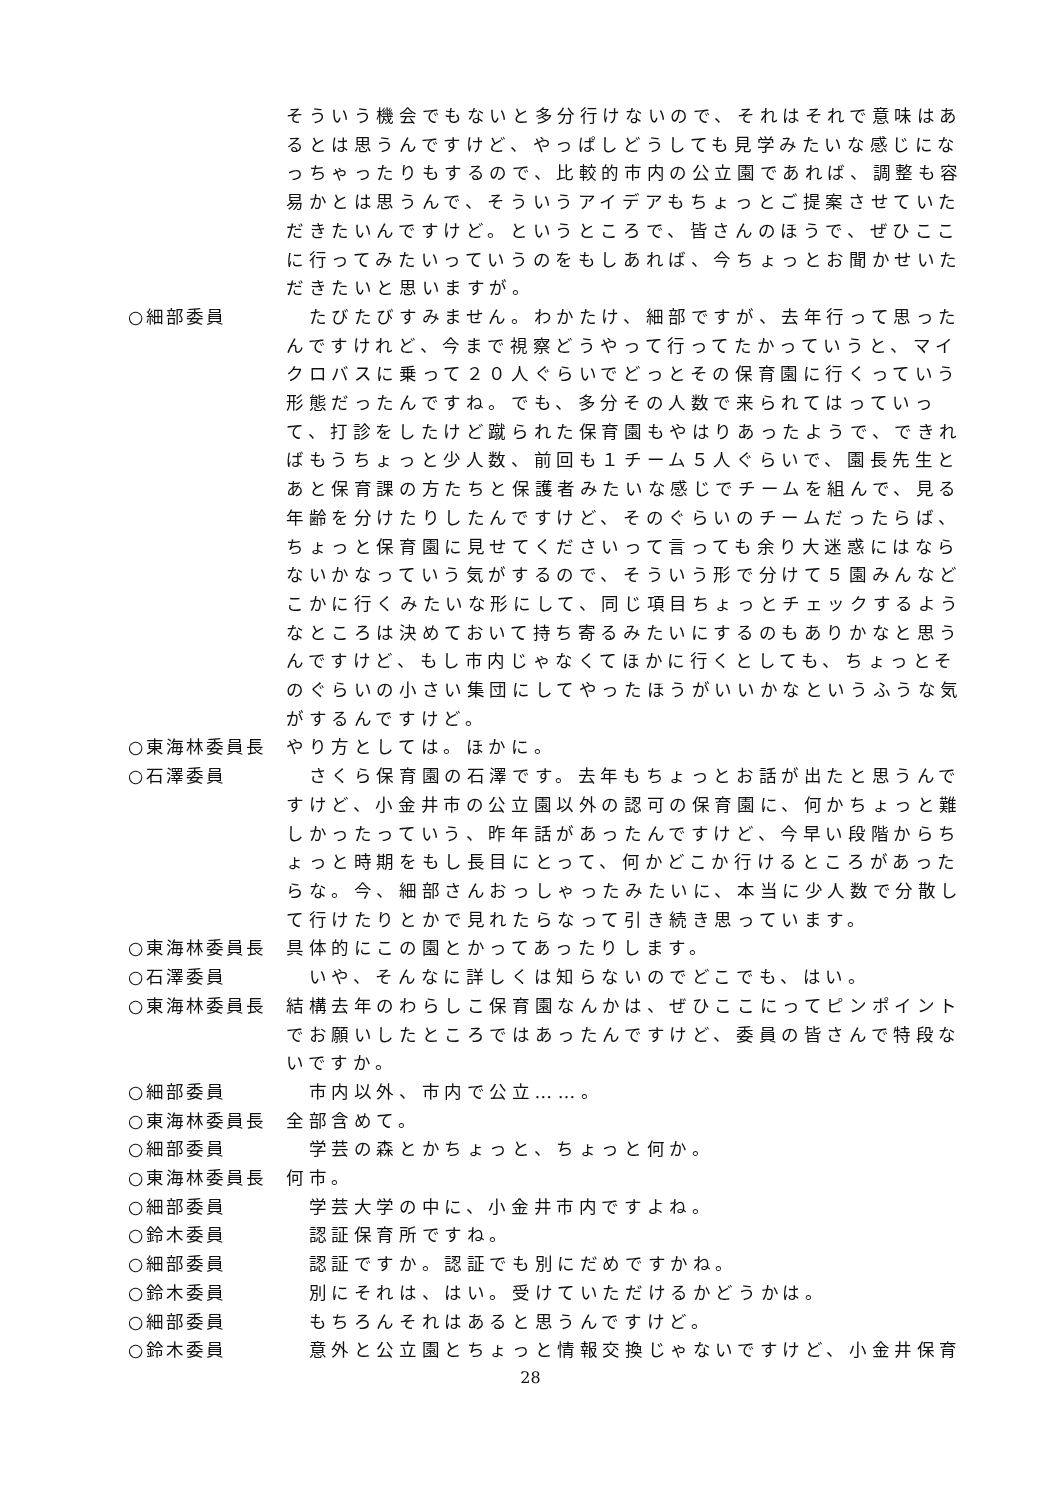そういう機会でもないと多分行けないので、それはそれで意味はあるとは思うんですけど、やっぱしどうしても見学みたいな感じになっちゃったりもするので、比較的市内の公立園であれば、調整も容易かとは思うんで、そういうアイデアもちょっとご提案させていただきたいんですけど。というところで、皆さんのほうで、ぜひここに行ってみたいっていうのをもしあれば、今ちょっとお聞かせいただきたいと思いますが。
○細部委員 　たびたびすみません。わかたけ、細部ですが、去年行って思ったんですけれど、今まで視察どうやって行ってたかっていうと、マイクロバスに乗って２０人ぐらいでどっとその保育園に行くっていう形態だったんですね。でも、多分その人数で来られてはっていって、打診をしたけど蹴られた保育園もやはりあったようで、できればもうちょっと少人数、前回も１チーム５人ぐらいで、園長先生とあと保育課の方たちと保護者みたいな感じでチームを組んで、見る年齢を分けたりしたんですけど、そのぐらいのチームだったらば、ちょっと保育園に見せてくださいって言っても余り大迷惑にはならないかなっていう気がするので、そういう形で分けて５園みんなどこかに行くみたいな形にして、同じ項目ちょっとチェックするようなところは決めておいて持ち寄るみたいにするのもありかなと思うんですけど、もし市内じゃなくてほかに行くとしても、ちょっとそのぐらいの小さい集団にしてやったほうがいいかなというふうな気がするんですけど。
○東海林委員長 やり方としては。ほかに。
○石澤委員 　さくら保育園の石澤です。去年もちょっとお話が出たと思うんですけど、小金井市の公立園以外の認可の保育園に、何かちょっと難しかったっていう、昨年話があったんですけど、今早い段階からちょっと時期をもし長目にとって、何かどこか行けるところがあったらな。今、細部さんおっしゃったみたいに、本当に少人数で分散して行けたりとかで見れたらなって引き続き思っています。
○東海林委員長 具体的にこの園とかってあったりします。
○石澤委員 　いや、そんなに詳しくは知らないのでどこでも、はい。
○東海林委員長 結構去年のわらしこ保育園なんかは、ぜひここにってピンポイントでお願いしたところではあったんですけど、委員の皆さんで特段ないですか。
○細部委員 　市内以外、市内で公立……。
○東海林委員長 全部含めて。
○細部委員 　学芸の森とかちょっと、ちょっと何か。
○東海林委員長 何市。
○細部委員 　学芸大学の中に、小金井市内ですよね。
○鈴木委員 　認証保育所ですね。
○細部委員 　認証ですか。認証でも別にだめですかね。
○鈴木委員 　別にそれは、はい。受けていただけるかどうかは。
○細部委員 　もちろんそれはあると思うんですけど。
○鈴木委員 　意外と公立園とちょっと情報交換じゃないですけど、小金井保育
28